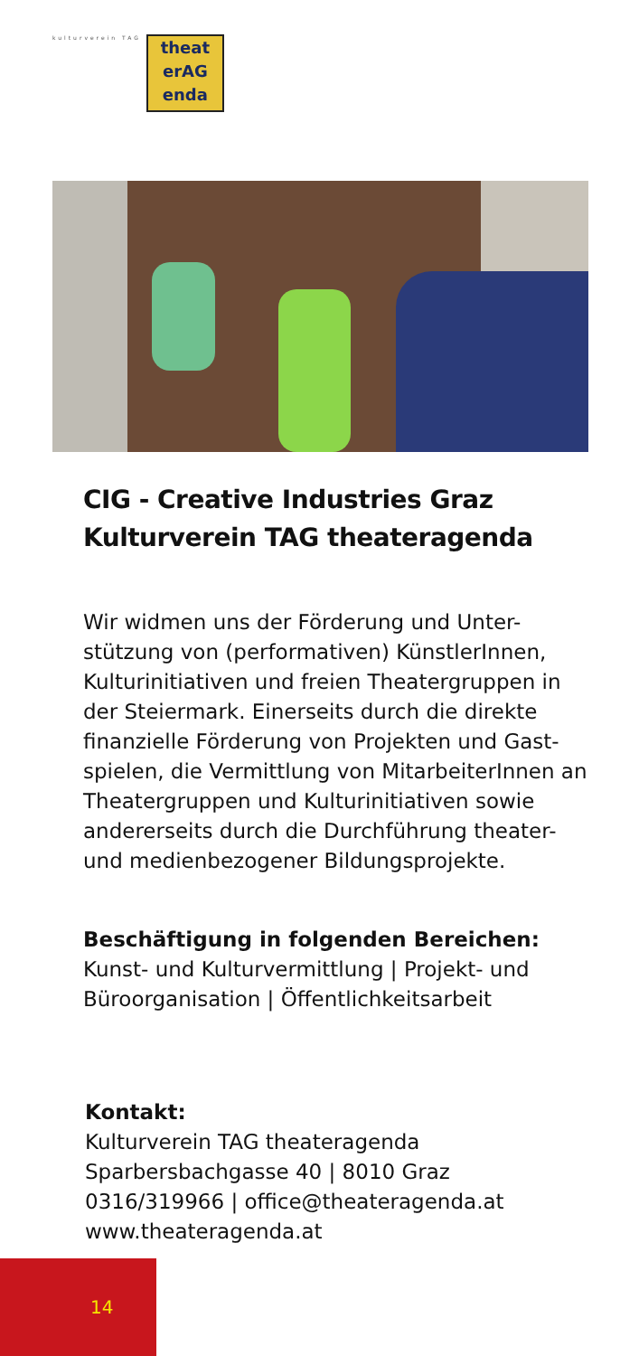kulturverein TAG
theat
erAG
enda
CIG - Creative Industries Graz
Kulturverein TAG theateragenda
Wir widmen uns der Förderung und Unter-
stützung von (performativen) KünstlerInnen, Kulturinitiativen und freien Theatergruppen in der Steiermark. Einerseits durch die direkte finanzielle Förderung von Projekten und Gast-
spielen, die Vermittlung von MitarbeiterInnen an Theatergruppen und Kulturinitiativen sowie andererseits durch die Durchführung theater- und medienbezogener Bildungsprojekte.
Beschäftigung in folgenden Bereichen:
Kunst- und Kulturvermittlung | Projekt- und Büroorganisation | Öffentlichkeitsarbeit
Kontakt:
Kulturverein TAG theateragenda
Sparbersbachgasse 40 | 8010 Graz
0316/319966 | office@theateragenda.at
www.theateragenda.at
14